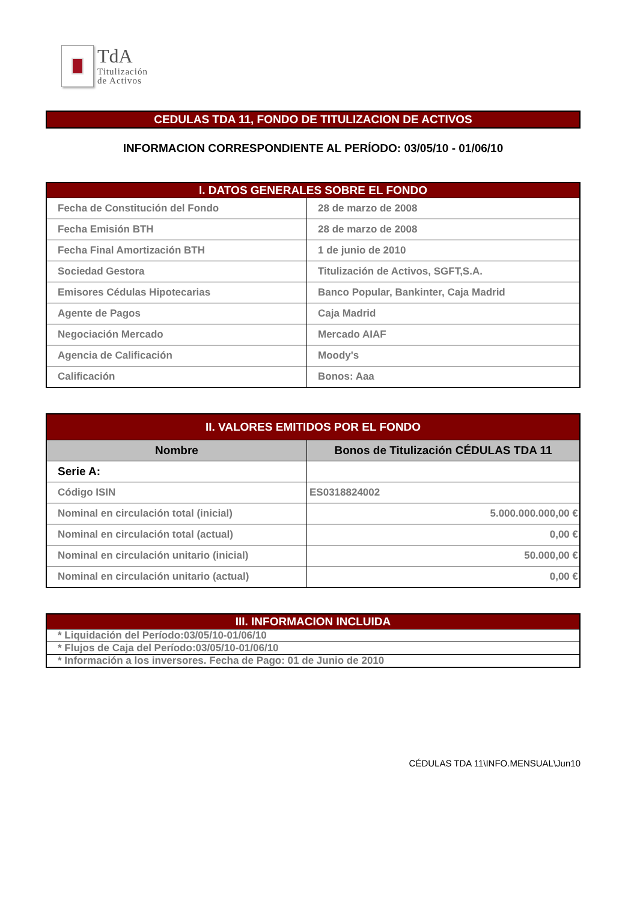TdA
Titulización
de Activos
CEDULAS TDA 11, FONDO DE TITULIZACION DE ACTIVOS
INFORMACION CORRESPONDIENTE AL PERÍODO: 03/05/10 - 01/06/10
| I. DATOS GENERALES SOBRE EL FONDO | |
| --- | --- |
| Fecha de Constitución del Fondo | 28 de marzo de 2008 |
| Fecha Emisión BTH | 28 de marzo de 2008 |
| Fecha Final Amortización BTH | 1 de junio de 2010 |
| Sociedad Gestora | Titulización de Activos, SGFT,S.A. |
| Emisores Cédulas Hipotecarias | Banco Popular, Bankinter, Caja Madrid |
| Agente de Pagos | Caja Madrid |
| Negociación Mercado | Mercado AIAF |
| Agencia de Calificación | Moody's |
| Calificación | Bonos: Aaa |
| II. VALORES EMITIDOS POR EL FONDO | |
| --- | --- |
| Nombre | Bonos de Titulización CÉDULAS TDA 11 |
| Serie A: | |
| Código ISIN | ES0318824002 |
| Nominal en circulación total (inicial) | 5.000.000.000,00 € |
| Nominal en circulación total (actual) | 0,00 € |
| Nominal en circulación unitario (inicial) | 50.000,00 € |
| Nominal en circulación unitario (actual) | 0,00 € |
| III. INFORMACION INCLUIDA |
| --- |
| * Liquidación del Período:03/05/10-01/06/10 |
| * Flujos de Caja del Período:03/05/10-01/06/10 |
| * Información a los inversores. Fecha de Pago: 01 de Junio de 2010 |
CÉDULAS TDA 11\INFO.MENSUAL\Jun10